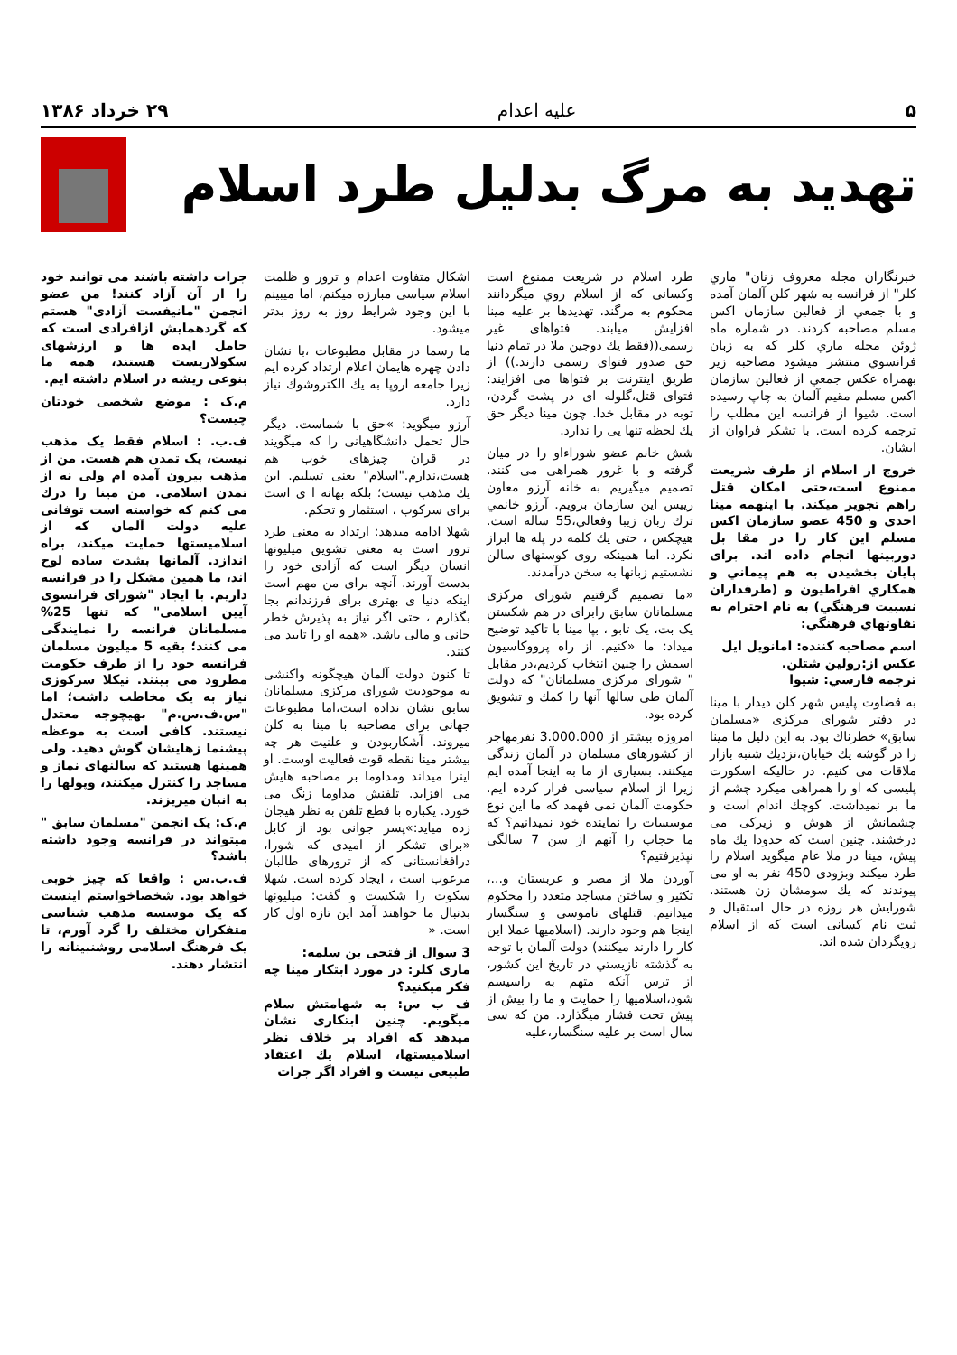۵ علیه اعدام ۲۹ خرداد ۱۳۸۶
تهدید به مرگ بدلیل طرد اسلام
خبرنگاران مجله معروف زنان" ماري كلر" از فرانسه به شهر كلن آلمان آمده و با جمعي از فعالين سازمان اكس مسلم مصاحبه كردند. در شماره ماه ژوئن مجله ماري كلر كه به زبان فرانسوي منتشر ميشود مصاحبه زير بهمراه عكس جمعي از فعالين سازمان اكس مسلم مقيم آلمان به چاپ رسيده است. شيوا از فرانسه اين مطلب را ترجمه كرده است. با تشكر فراوان از ايشان.
خروج از اسلام از طرف شريعت ممنوع است،حتى امكان قتل راهم تجويز ميكند. با اينهمه مينا احدى و 450 عضو سازمان اكس مسلم اين كار را در مقا بل دوربينها انجام داده اند. براى پايان بخشيدن به هم پيماني و همكاري افراطيون و (طرفداران نسبيت فرهنگي) به نام احترام به تفاوتهاي فرهنگي:
اسم مصاحبه كننده: امانويل ايل
عكس از:زولين شتلن.
ترجمه فارسي: شيوا
به قضاوت پليس شهر كلن ديدار با مينا در دفتر شوراى مركزى «مسلمان سابق» خطرناك بود. به اين دليل ما مينا را در گوشه يك خيابان،نزديك شنبه بازار ملاقات مى كنيم. در حاليكه اسكورت پليسى كه او را همراهى ميكرد چشم از ما بر نميداشت. كوچك اندام است و چشمانش از هوش و زيركى مى درخشند. چنين است كه حدودا يك ماه پيش، مينا در ملا عام ميگويد اسلام را طرد ميكند وبزودى 450 نفر به او مى پيوندند كه يك سومشان زن هستند. شورايش هر روزه در حال استقبال و ثبت نام كسانى است كه از اسلام رويگردان شده اند.
طرد اسلام در شريعت ممنوع است وكسانى كه از اسلام روي ميگردانند محكوم به مرگند. تهديدها بر عليه مينا افزايش ميابند. فتواهاى غير رسمى((فقط يك دوجين ملا در تمام دنيا حق صدور فتواى رسمى دارند.)) از طريق اينترنت بر فتواها مى افزايند: فتواى قتل،گلوله اى در پشت گردن، توبه در مقابل خدا. چون مينا ديگر حق يك لحظه تنها يى را ندارد.
شش خانم عضو شوراءاو را در ميان گرفته و با غرور همراهى مى كنند. تصميم ميگيريم به خانه آرزو معاون رييس اين سازمان برويم. آرزو خانمي ترك زبان زيبا وفعالي،55 ساله است. هيچكس ، حتى يك كلمه در پله ها ابراز نكرد. اما همينكه روى كوسنهاى سالن نشستيم زبانها به سخن درآمدند.
«ما تصميم گرفتيم شوراى مركزى مسلمانان سابق رابراى در هم شكستن يک بت، يک تابو ، بپا مينا با تاكيد توضيح ميداد: ما «كنيم. از راه پرووكاسيون اسمش را چنين انتخاب كرديم،در مقابل " شوراى مركزى مسلمانان" كه دولت آلمان طى سالها آنها را كمك و تشويق كرده بود.
امروزه بيشتر از 3.000.000 نفرمهاجر از كشورهاى مسلمان در آلمان زندگى ميكنند. بسيارى از ما به اينجا آمده ايم زيرا از اسلام سياسى فرار كرده ايم. حكومت آلمان نمى فهمد كه ما اين نوع موسسات را نماينده خود نميدانيم؟ كه ما حجاب را آنهم از سن 7 سالگى نپذيرفتيم؟
آوردن ملا از مصر و عربستان و...، تكثير و ساختن مساجد متعدد را محكوم ميدانيم. قتلهاى ناموسى و سنگسار اينجا هم وجود دارند. (اسلاميها عملا اين كار را دارند ميكنند) دولت آلمان با توجه به گذشته نازيستي در تاريخ اين كشور، از ترس آنكه متهم به راسيسم شود،اسلاميها را حمايت و ما را بيش از پيش تحت فشار ميگذارد. من كه سى سال است بر عليه سنگسار،عليه
اشكال متفاوت اعدام و ترور و ظلمت اسلام سياسى مبارزه ميكنم، اما ميبينم با اين وجود شرايط روز به روز بدتر ميشود.
ما رسما در مقابل مطبوعات ،با نشان دادن چهره هايمان اعلام ارتداد كرده ايم زيرا جامعه اروپا به يك الكتروشوك نياز دارد.
آرزو ميگويد: »حق با شماست. ديگر حال تحمل دانشگاهيانى را كه ميگويند در قران چيزهاى خوب هم هست،ندارم."اسلام" يعنى تسليم. اين يك مذهب نيست؛ بلكه بهانه ا ى است براى سركوب ، استثمار و تحكم.
شهلا ادامه ميدهد: ارتداد به معنى طرد ترور است به معنى تشويق ميليونها انسان ديگر است كه آزادى خود را بدست آورند. آنچه براى من مهم است اينكه دنيا ى بهترى براى فرزندانم بجا بگذارم ، حتى اگر نياز به پذيرش خطر جانى و مالى باشد. «همه او را تاييد مى كنند.
تا كنون دولت آلمان هيچگونه واكنشى به موجوديت شوراى مركزى مسلمانان سابق نشان نداده است،اما مطبوعات جهانى براى مصاحبه با مينا به كلن ميروند. آشكاربودن و علنيت هر چه بيشتر مينا نقطه قوت فعاليت اوست. او اينرا ميداند ومداوما بر مصاحبه هايش مى افزايد. تلفنش مداوما زنگ مى خورد. يكباره با قطع تلفن به نظر هيجان زده ميايد:»پسر جوانى بود از كابل «براى تشكر از اميدى كه شورا، درافغانستانى كه از ترورهاى طالبان مرعوب است ، ايجاد كرده است. شهلا سكوت را شكست و گفت: ميليونها بدنبال ما خواهند آمد اين تازه اول كار است. «
3 سوال از فتحى بن سلمه:
مارى كلر: در مورد ابتكار مينا چه فكر ميكنيد؟
ف ب س: به شهامتش سلام ميگويم. چنين ابتكارى نشان ميدهد كه افراد بر خلاف نظر اسلاميستها، اسلام يك اعتقاد طبيعى نيست و افراد اگر جرات
جرات داشته باشند مى توانند خود را از آن آزاد كنند! من عضو انجمن "مانيفست آزادى" هستم كه گردهمايش ازافرادى است كه حامل ايده ها و ارزشهاى سكولاريست هستند، همه ما بنوعى ريشه در اسلام داشته ايم.
م.ک : موضع شخصى خودتان چيست؟
ف.ب. : اسلام فقط يک مذهب نيست، يک تمدن هم هست. من از مذهب بيرون آمده ام ولى نه از تمدن اسلامى. من مينا را درك مى كنم كه خواسته است توفانى عليه دولت آلمان كه از اسلاميستها حمايت ميكند، براه اندازد. آلمانها بشدت ساده لوح اند، ما همين مشكل را در فرانسه داريم. با ايجاد "شوراى فرانسوى آيين اسلامى" كه تنها 25% مسلمانان فرانسه را نمايندگى مى كنند؛ بقيه 5 ميليون مسلمان فرانسه خود را از طرف حكومت مطرود مى بينند. نيكلا سركوزى نياز به يک مخاطب داشت؛ اما "س.ف.س.م" بهيچوجه معتدل نيستند. كافى است به موعظه پيشنما زهايشان گوش دهيد. ولى همينها هستند كه سالنهاى نماز و مساجد را كنترل ميكنند، وپولها را به انبان ميريزند.
م.ک: يک انجمن "مسلمان سابق " ميتواند در فرانسه وجود داشته باشد؟
ف.ب.س : واقعا كه چيز خوبى خواهد بود. شخصاخواستم اينست كه يک موسسه مذهب شناسى متفكران مختلف را گرد آورم، تا يک فرهنگ اسلامى روشنبينانه را انتشار دهند.